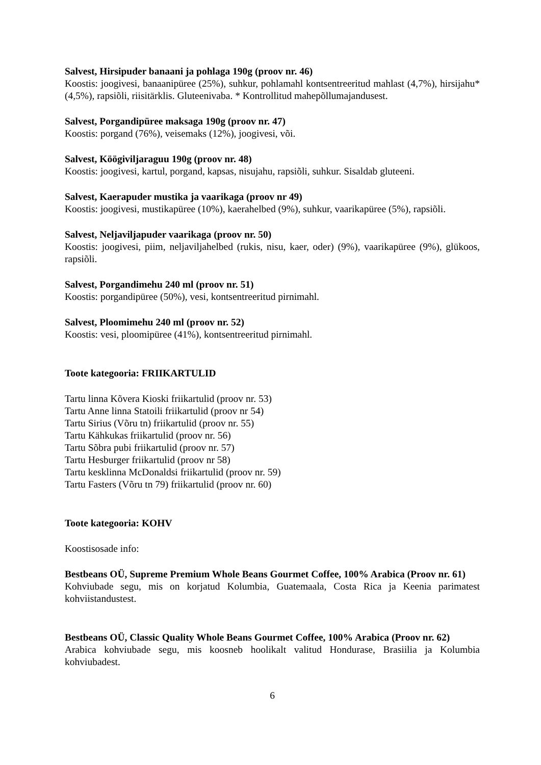Salvest, Hirsipuder banaani ja pohlaga 190g (proov nr. 46)
Koostis: joogivesi, banaanipüree (25%), suhkur, pohlamahl kontsentreeritud mahlast (4,7%), hirsijahu* (4,5%), rapsiõli, riisitärklis. Gluteenivaba. * Kontrollitud mahepõllumajandusest.
Salvest, Porgandipüree maksaga 190g (proov nr. 47)
Koostis: porgand (76%), veisemaks (12%), joogivesi, või.
Salvest, Köögiviljaraguu 190g (proov nr. 48)
Koostis: joogivesi, kartul, porgand, kapsas, nisujahu, rapsiõli, suhkur. Sisaldab gluteeni.
Salvest, Kaerapuder mustika ja vaarikaga (proov nr 49)
Koostis: joogivesi, mustikapüree (10%), kaerahelbed (9%), suhkur, vaarikapüree (5%), rapsiõli.
Salvest, Neljaviljapuder vaarikaga (proov nr. 50)
Koostis: joogivesi, piim, neljaviljahelbed (rukis, nisu, kaer, oder) (9%), vaarikapüree (9%), glükoos, rapsiõli.
Salvest, Porgandimehu 240 ml (proov nr. 51)
Koostis: porgandipüree (50%), vesi, kontsentreeritud pirnimahl.
Salvest, Ploomimehu 240 ml (proov nr. 52)
Koostis: vesi, ploomipüree (41%), kontsentreeritud pirnimahl.
Toote kategooria: FRIIKARTULID
Tartu linna Kõvera Kioski friikartulid (proov nr. 53)
Tartu Anne linna Statoili friikartulid (proov nr 54)
Tartu Sirius (Võru tn) friikartulid (proov nr. 55)
Tartu Kähkukas friikartulid (proov nr. 56)
Tartu Sõbra pubi friikartulid (proov nr. 57)
Tartu Hesburger friikartulid (proov nr 58)
Tartu kesklinna McDonaldsi friikartulid (proov nr. 59)
Tartu Fasters (Võru tn 79) friikartulid (proov nr. 60)
Toote kategooria: KOHV
Koostisosade info:
Bestbeans OÜ, Supreme Premium Whole Beans Gourmet Coffee, 100% Arabica (Proov nr. 61)
Kohviubade segu, mis on korjatud Kolumbia, Guatemaala, Costa Rica ja Keenia parimatest kohviistandustest.
Bestbeans OÜ, Classic Quality Whole Beans Gourmet Coffee, 100% Arabica (Proov nr. 62)
Arabica kohviubade segu, mis koosneb hoolikalt valitud Hondurase, Brasiilia ja Kolumbia kohviubadest.
6